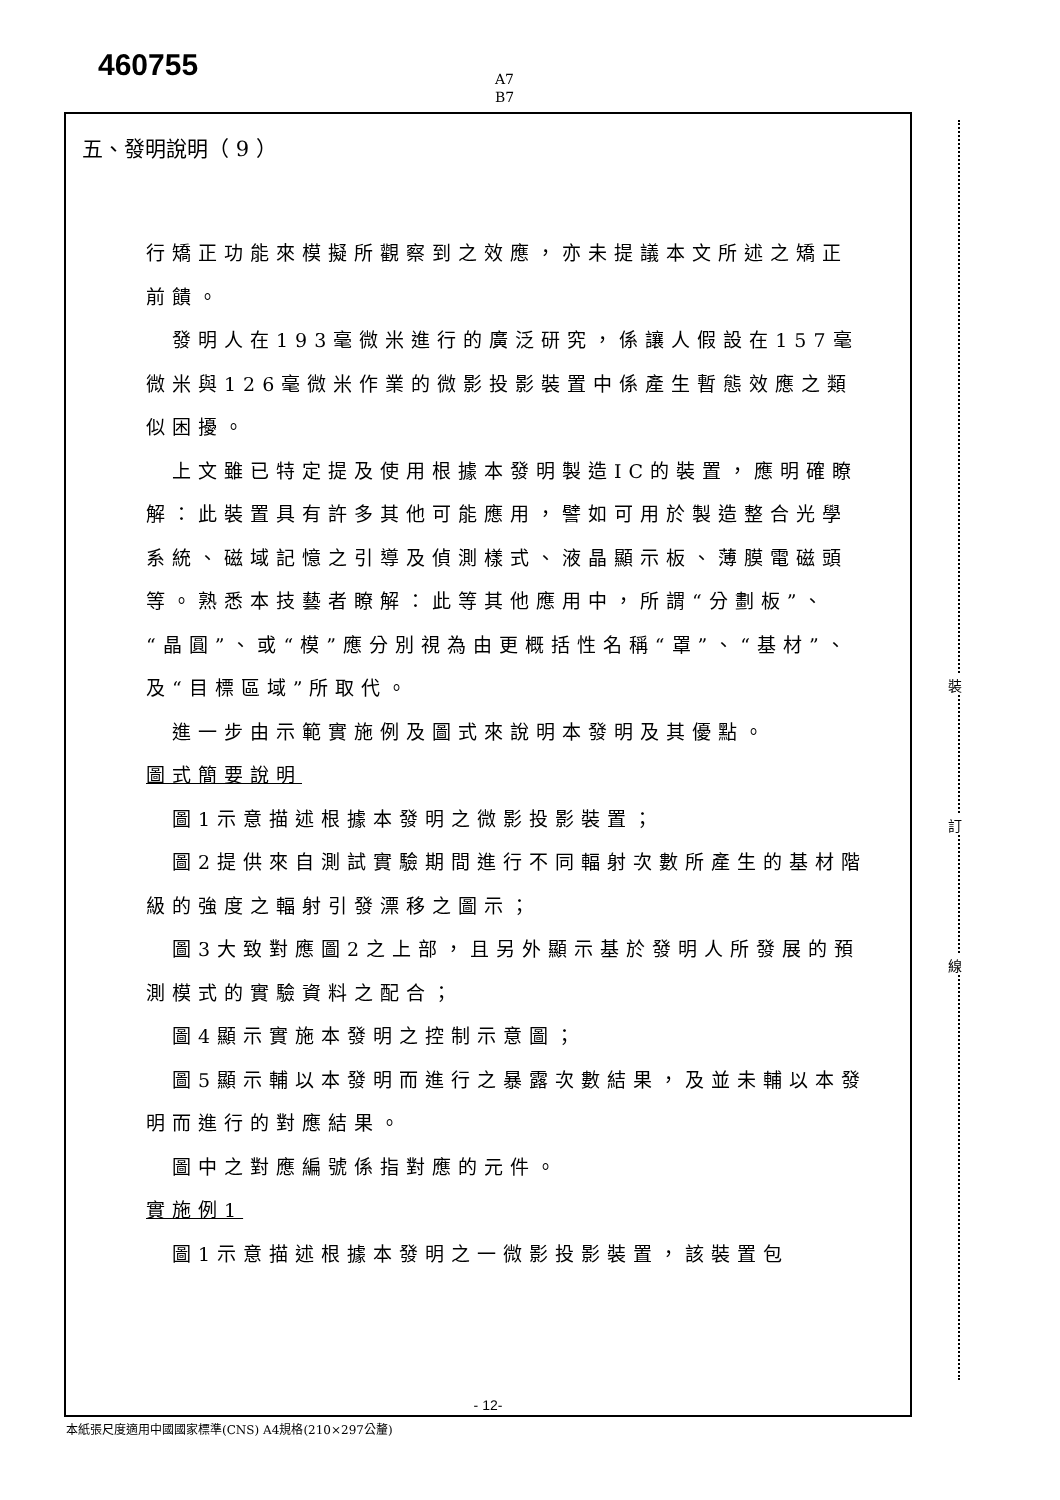460755
A7
B7
五、發明說明（ 9 ）
行矯正功能來模擬所觀察到之效應，亦未提議本文所述之矯正前饋。
發明人在193毫微米進行的廣泛研究，係讓人假設在157毫微米與126毫微米作業的微影投影裝置中係產生暫態效應之類似困擾。
上文雖已特定提及使用根據本發明製造IC的裝置，應明確瞭解：此裝置具有許多其他可能應用，譬如可用於製造整合光學系統、磁域記憶之引導及偵測樣式、液晶顯示板、薄膜電磁頭等。熟悉本技藝者瞭解：此等其他應用中，所謂“分劃板”、“晶圓”、或“模”應分別視為由更概括性名稱“罩”、“基材”、及“目標區域”所取代。
進一步由示範實施例及圖式來說明本發明及其優點。
圖式簡要說明
圖1示意描述根據本發明之微影投影裝置；
圖2提供來自測試實驗期間進行不同輻射次數所產生的基材階級的強度之輻射引發漂移之圖示；
圖3大致對應圖2之上部，且另外顯示基於發明人所發展的預測模式的實驗資料之配合；
圖4顯示實施本發明之控制示意圖；
圖5顯示輔以本發明而進行之暴露次數結果，及並未輔以本發明而進行的對應結果。
圖中之對應編號係指對應的元件。
實施例1
圖1示意描述根據本發明之一微影投影裝置，該裝置包
- 12-
本紙張尺度適用中國國家標準(CNS) A4規格(210×297公釐)
裝
訂
線